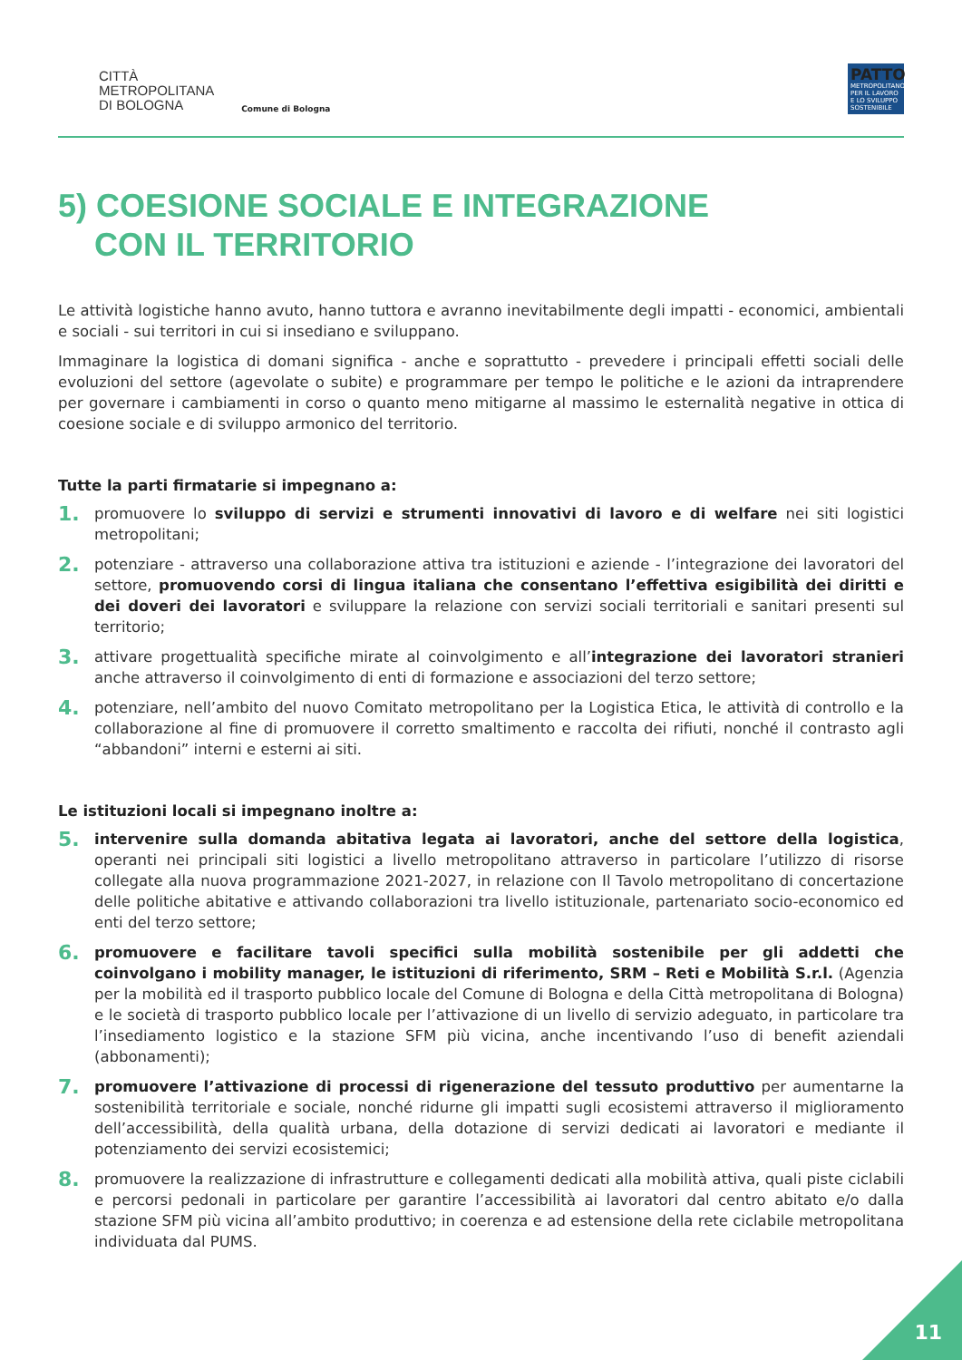CITTÀ
METROPOLITANA
DI BOLOGNA
Comune di Bologna
PATTO
METROPOLITANO PER IL LAVORO E LO SVILUPPO SOSTENIBILE
5) COESIONE SOCIALE E INTEGRAZIONE
CON IL TERRITORIO
Le attività logistiche hanno avuto, hanno tuttora e avranno inevitabilmente degli impatti - economici, ambientali e sociali - sui territori in cui si insediano e sviluppano.
Immaginare la logistica di domani significa - anche e soprattutto - prevedere i principali effetti sociali delle evoluzioni del settore (agevolate o subite) e programmare per tempo le politiche e le azioni da intraprendere per governare i cambiamenti in corso o quanto meno mitigarne al massimo le esternalità negative in ottica di coesione sociale e di sviluppo armonico del territorio.
Tutte la parti firmatarie si impegnano a:
1.
promuovere lo sviluppo di servizi e strumenti innovativi di lavoro e di welfare nei siti logistici metropolitani;
2.
potenziare - attraverso una collaborazione attiva tra istituzioni e aziende - l’integrazione dei lavoratori del settore, promuovendo corsi di lingua italiana che consentano l’effettiva esigibilità dei diritti e dei doveri dei lavoratori e sviluppare la relazione con servizi sociali territoriali e sanitari presenti sul territorio;
3.
attivare progettualità specifiche mirate al coinvolgimento e all’integrazione dei lavoratori stranieri anche attraverso il coinvolgimento di enti di formazione e associazioni del terzo settore;
4.
potenziare, nell’ambito del nuovo Comitato metropolitano per la Logistica Etica, le attività di controllo e la collaborazione al fine di promuovere il corretto smaltimento e raccolta dei rifiuti, nonché il contrasto agli “abbandoni” interni e esterni ai siti.
Le istituzioni locali si impegnano inoltre a:
5.
intervenire sulla domanda abitativa legata ai lavoratori, anche del settore della logistica, operanti nei principali siti logistici a livello metropolitano attraverso in particolare l’utilizzo di risorse collegate alla nuova programmazione 2021-2027, in relazione con Il Tavolo metropolitano di concertazione delle politiche abitative e attivando collaborazioni tra livello istituzionale, partenariato socio-economico ed enti del terzo settore;
6.
promuovere e facilitare tavoli specifici sulla mobilità sostenibile per gli addetti che coinvolgano i mobility manager, le istituzioni di riferimento, SRM – Reti e Mobilità S.r.l. (Agenzia per la mobilità ed il trasporto pubblico locale del Comune di Bologna e della Città metropolitana di Bologna) e le società di trasporto pubblico locale per l’attivazione di un livello di servizio adeguato, in particolare tra l’insediamento logistico e la stazione SFM più vicina, anche incentivando l’uso di benefit aziendali (abbonamenti);
7.
promuovere l’attivazione di processi di rigenerazione del tessuto produttivo per aumentarne la sostenibilità territoriale e sociale, nonché ridurne gli impatti sugli ecosistemi attraverso il miglioramento dell’accessibilità, della qualità urbana, della dotazione di servizi dedicati ai lavoratori e mediante il potenziamento dei servizi ecosistemici;
8.
promuovere la realizzazione di infrastrutture e collegamenti dedicati alla mobilità attiva, quali piste ciclabili e percorsi pedonali in particolare per garantire l’accessibilità ai lavoratori dal centro abitato e/o dalla stazione SFM più vicina all’ambito produttivo; in coerenza e ad estensione della rete ciclabile metropolitana individuata dal PUMS.
11